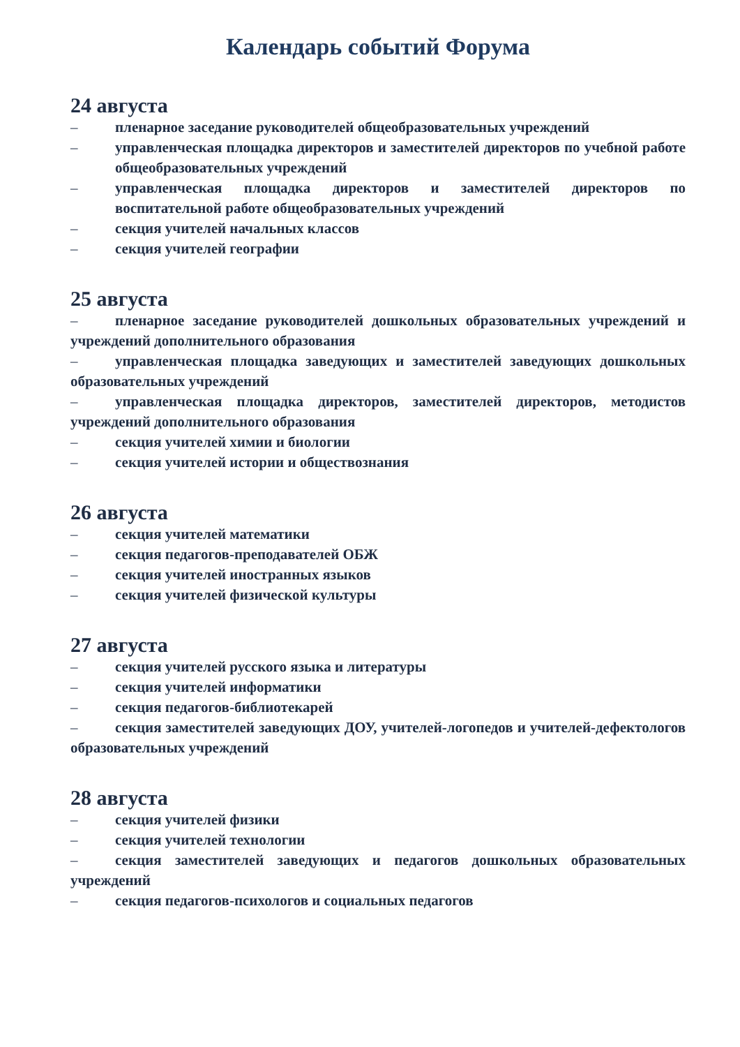Календарь событий Форума
24 августа
– пленарное заседание руководителей общеобразовательных учреждений
– управленческая площадка директоров и заместителей директоров по учебной работе общеобразовательных учреждений
– управленческая площадка директоров и заместителей директоров по воспитательной работе общеобразовательных учреждений
– секция учителей начальных классов
– секция учителей географии
25 августа
– пленарное заседание руководителей дошкольных образовательных учреждений и учреждений дополнительного образования
– управленческая площадка заведующих и заместителей заведующих дошкольных образовательных учреждений
– управленческая площадка директоров, заместителей директоров, методистов учреждений дополнительного образования
– секция учителей химии и биологии
– секция учителей истории и обществознания
26 августа
– секция учителей математики
– секция педагогов-преподавателей ОБЖ
– секция учителей иностранных языков
– секция учителей физической культуры
27 августа
– секция учителей русского языка и литературы
– секция учителей информатики
– секция педагогов-библиотекарей
– секция заместителей заведующих ДОУ, учителей-логопедов и учителей-дефектологов образовательных учреждений
28 августа
– секция учителей физики
– секция учителей технологии
– секция заместителей заведующих и педагогов дошкольных образовательных учреждений
– секция педагогов-психологов и социальных педагогов